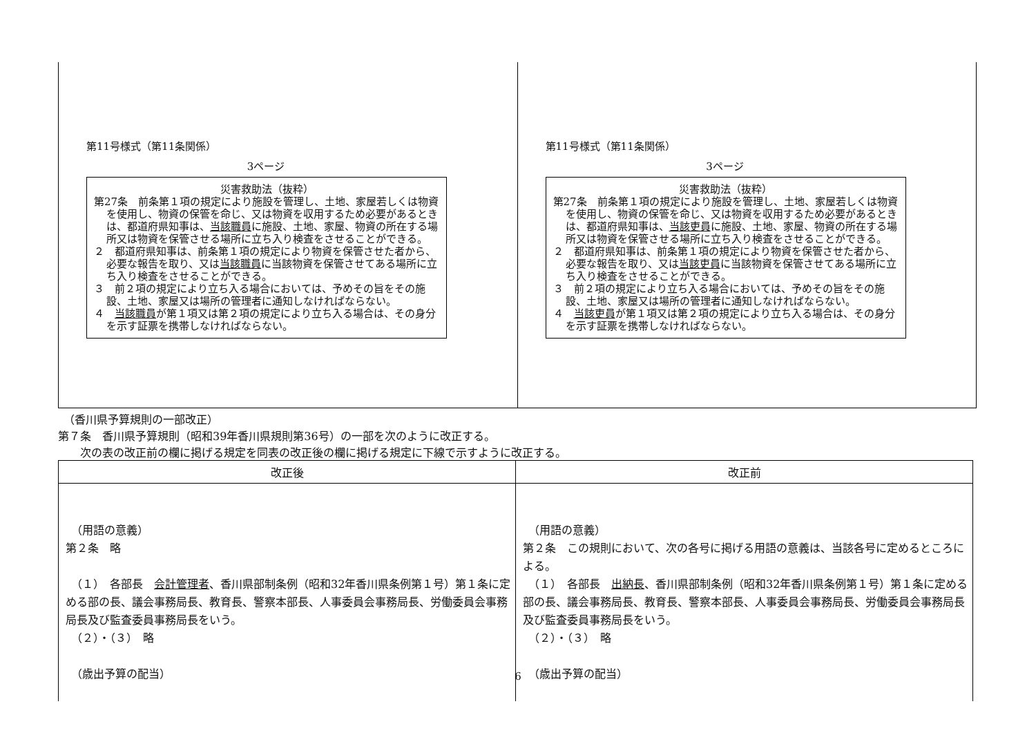| 第11号様式（第11条関係） 3ページ 災害救助法（抜粋） 第27条 前条第１項の規定により施設を管理し、土地、家屋若しくは物資を使用し、物資の保管を命じ、又は物資を収用するため必要があるときは、都道府県知事は、 当該職員 に施設、土地、家屋、物資の所在する場所又は物資を保管させる場所に立ち入り検査をさせることができる。 ２ 都道府県知事は、前条第１項の規定により物資を保管させた者から、必要な報告を取り、又は 当該職員 に当該物資を保管させてある場所に立ち入り検査をさせることができる。 ３ 前２項の規定により立ち入る場合においては、予めその旨をその施設、土地、家屋又は場所の管理者に通知しなければならない。 ４ 当該職員 が第１項又は第２項の規定により立ち入る場合は、その身分を示す証票を携帯しなければならない。 | 第11号様式（第11条関係） 3ページ 災害救助法（抜粋） 第27条 前条第１項の規定により施設を管理し、土地、家屋若しくは物資を使用し、物資の保管を命じ、又は物資を収用するため必要があるときは、都道府県知事は、 当該吏員 に施設、土地、家屋、物資の所在する場所又は物資を保管させる場所に立ち入り検査をさせることができる。 ２ 都道府県知事は、前条第１項の規定により物資を保管させた者から、必要な報告を取り、又は 当該吏員 に当該物資を保管させてある場所に立ち入り検査をさせることができる。 ３ 前２項の規定により立ち入る場合においては、予めその旨をその施設、土地、家屋又は場所の管理者に通知しなければならない。 ４ 当該吏員 が第１項又は第２項の規定により立ち入る場合は、その身分を示す証票を携帯しなければならない。 |
　（香川県予算規則の一部改正）
第７条　香川県予算規則（昭和39年香川県規則第36号）の一部を次のように改正する。
　　次の表の改正前の欄に掲げる規定を同表の改正後の欄に掲げる規定に下線で示すように改正する。
| 改正後 | 改正前 |
| --- | --- |
| （用語の意義） 第２条 略 （１） 各部長 会計管理者 、香川県部制条例（昭和32年香川県条例第１号）第１条に定める部の長、議会事務局長、教育長、警察本部長、人事委員会事務局長、労働委員会事務局長及び監査委員事務局長をいう。 （２）・（３） 略 （歳出予算の配当） | （用語の意義） 第２条 この規則において、次の各号に掲げる用語の意義は、当該各号に定めるところによる。 （１） 各部長 出納長 、香川県部制条例（昭和32年香川県条例第１号）第１条に定める部の長、議会事務局長、教育長、警察本部長、人事委員会事務局長、労働委員会事務局長及び監査委員事務局長をいう。 （２）・（３） 略 （歳出予算の配当） |
6